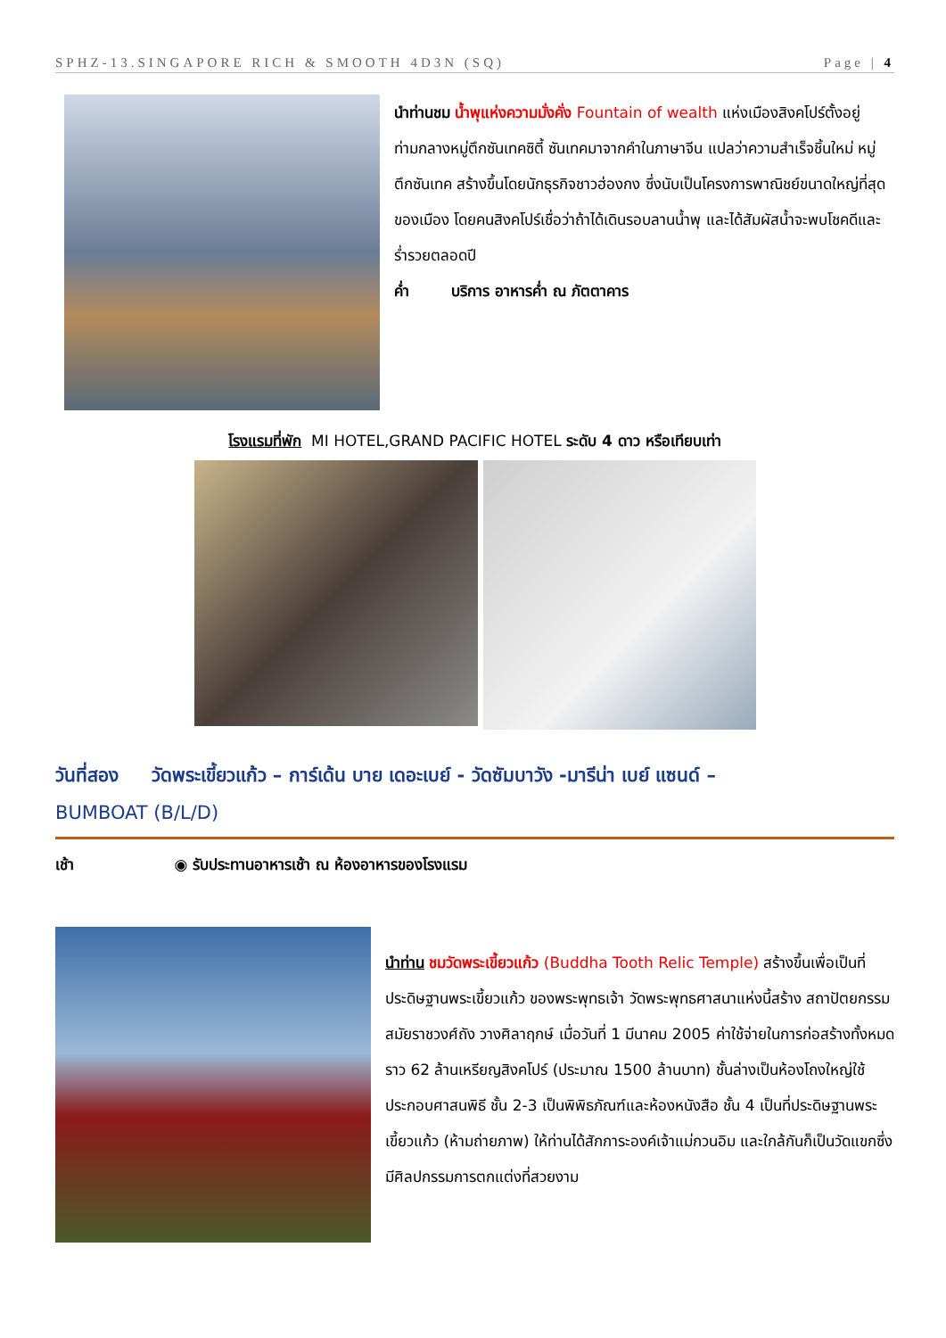SPHZ-13.SINGAPORE RICH & SMOOTH 4D3N (SQ) Page | 4
นำท่านชม น้ำพุแห่งความมั่งคั่ง Fountain of wealth แห่งเมืองสิงคโปร์ตั้งอยู่ท่ามกลางหมู่ตึกซันเทคซิตี้ ซันเทคมาจากคำในภาษาจีน แปลว่าความสำเร็จชิ้นใหม่ หมู่ตึกซันเทค สร้างขึ้นโดยนักธุรกิจชาวฮ่องกง ซึ่งนับเป็นโครงการพาณิชย์ขนาดใหญ่ที่สุดของเมือง โดยคนสิงคโปร์เชื่อว่าถ้าได้เดินรอบลานน้ำพุ และได้สัมผัสน้ำจะพบโชคดีและ ร่ำรวยตลอดปี
ค่ำ บริการ อาหารค่ำ ณ ภัตตาคาร
โรงแรมที่พัก MI HOTEL,GRAND PACIFIC HOTEL ระดับ 4 ดาว หรือเทียบเท่า
วันที่สอง วัดพระเขี้ยวแก้ว – การ์เด้น บาย เดอะเบย์ - วัดซัมบาวัง -มารีน่า เบย์ แซนด์ –
BUMBOAT (B/L/D)
เช้า ◉ รับประทานอาหารเช้า ณ ห้องอาหารของโรงแรม
นำท่าน ชมวัดพระเขี้ยวแก้ว (Buddha Tooth Relic Temple) สร้างขึ้นเพื่อเป็นที่ประดิษฐานพระเขี้ยวแก้ว ของพระพุทธเจ้า วัดพระพุทธศาสนาแห่งนี้สร้าง สถาปัตยกรรม สมัยราชวงศ์ถัง วางศิลาฤกษ์ เมื่อวันที่ 1 มีนาคม 2005 ค่าใช้จ่ายในการก่อสร้างทั้งหมดราว 62 ล้านเหรียญสิงคโปร์ (ประมาณ 1500 ล้านบาท) ชั้นล่างเป็นห้องโถงใหญ่ใช้ประกอบศาสนพิธี ชั้น 2-3 เป็นพิพิธภัณฑ์และห้องหนังสือ ชั้น 4 เป็นที่ประดิษฐานพระเขี้ยวแก้ว (ห้ามถ่ายภาพ) ให้ท่านได้สักการะองค์เจ้าแม่กวนอิม และใกล้กันก็เป็นวัดแขกซึ่งมีศิลปกรรมการตกแต่งที่สวยงาม